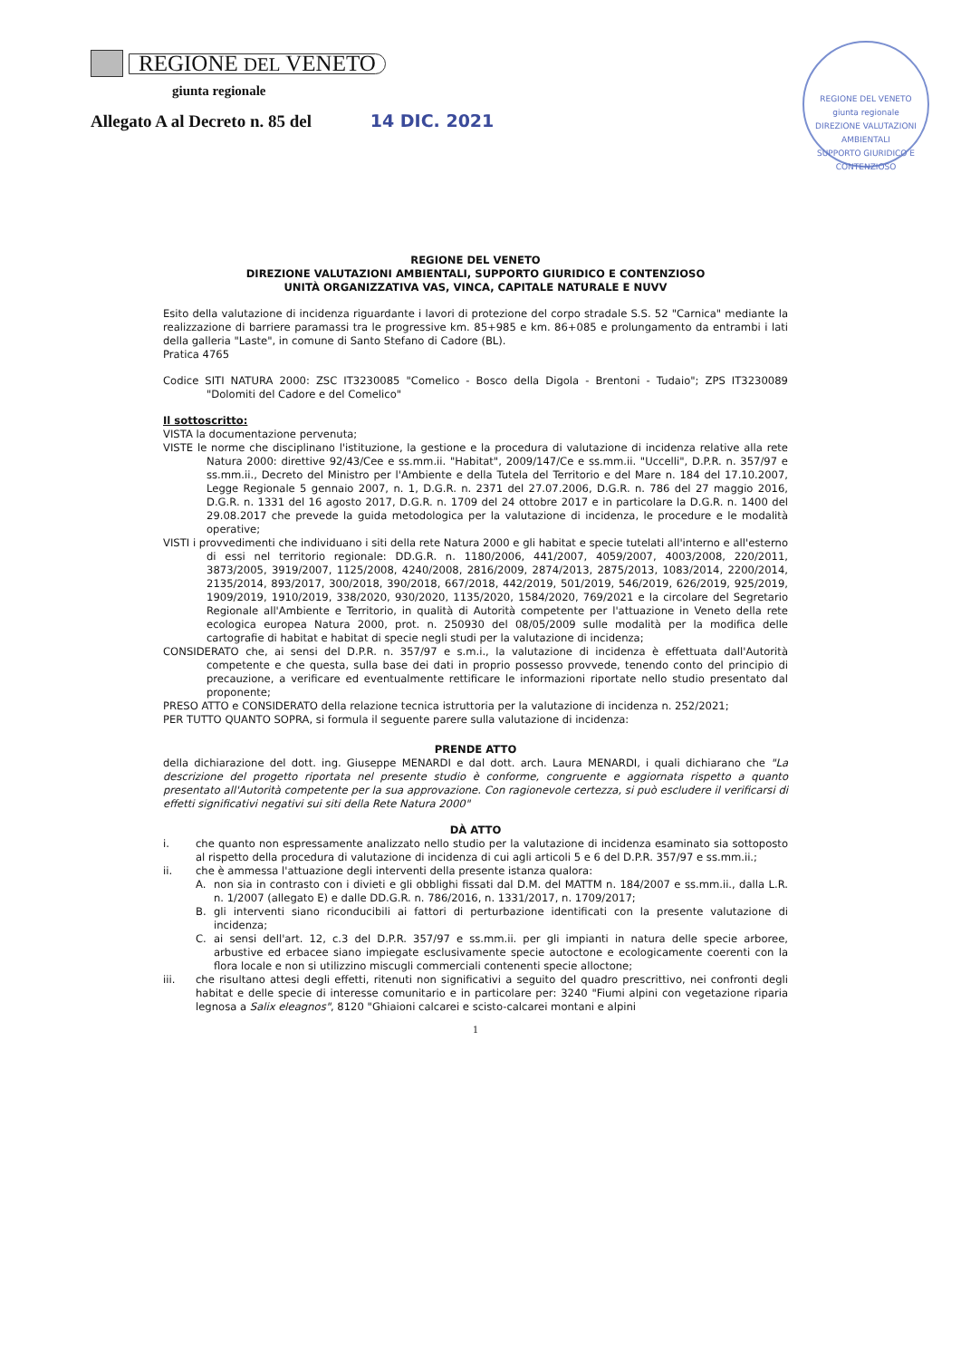REGIONE DEL VENETO
giunta regionale
Allegato A al Decreto n. 85 del 14 DIC. 2021
REGIONE DEL VENETO
giunta regionale
DIREZIONE VALUTAZIONI AMBIENTALI
SUPPORTO GIURIDICO E CONTENZIOSO
REGIONE DEL VENETO
DIREZIONE VALUTAZIONI AMBIENTALI, SUPPORTO GIURIDICO E CONTENZIOSO
UNITÀ ORGANIZZATIVA VAS, VINCA, CAPITALE NATURALE E NUVV
Esito della valutazione di incidenza riguardante i lavori di protezione del corpo stradale S.S. 52 "Carnica" mediante la realizzazione di barriere paramassi tra le progressive km. 85+985 e km. 86+085 e prolungamento da entrambi i lati della galleria "Laste", in comune di Santo Stefano di Cadore (BL).
Pratica 4765
Codice SITI NATURA 2000: ZSC IT3230085 "Comelico - Bosco della Digola - Brentoni - Tudaio"; ZPS IT3230089 "Dolomiti del Cadore e del Comelico"
Il sottoscritto:
VISTA la documentazione pervenuta;
VISTE le norme che disciplinano l'istituzione, la gestione e la procedura di valutazione di incidenza relative alla rete Natura 2000: direttive 92/43/Cee e ss.mm.ii. "Habitat", 2009/147/Ce e ss.mm.ii. "Uccelli", D.P.R. n. 357/97 e ss.mm.ii., Decreto del Ministro per l'Ambiente e della Tutela del Territorio e del Mare n. 184 del 17.10.2007, Legge Regionale 5 gennaio 2007, n. 1, D.G.R. n. 2371 del 27.07.2006, D.G.R. n. 786 del 27 maggio 2016, D.G.R. n. 1331 del 16 agosto 2017, D.G.R. n. 1709 del 24 ottobre 2017 e in particolare la D.G.R. n. 1400 del 29.08.2017 che prevede la guida metodologica per la valutazione di incidenza, le procedure e le modalità operative;
VISTI i provvedimenti che individuano i siti della rete Natura 2000 e gli habitat e specie tutelati all'interno e all'esterno di essi nel territorio regionale: DD.G.R. n. 1180/2006, 441/2007, 4059/2007, 4003/2008, 220/2011, 3873/2005, 3919/2007, 1125/2008, 4240/2008, 2816/2009, 2874/2013, 2875/2013, 1083/2014, 2200/2014, 2135/2014, 893/2017, 300/2018, 390/2018, 667/2018, 442/2019, 501/2019, 546/2019, 626/2019, 925/2019, 1909/2019, 1910/2019, 338/2020, 930/2020, 1135/2020, 1584/2020, 769/2021 e la circolare del Segretario Regionale all'Ambiente e Territorio, in qualità di Autorità competente per l'attuazione in Veneto della rete ecologica europea Natura 2000, prot. n. 250930 del 08/05/2009 sulle modalità per la modifica delle cartografie di habitat e habitat di specie negli studi per la valutazione di incidenza;
CONSIDERATO che, ai sensi del D.P.R. n. 357/97 e s.m.i., la valutazione di incidenza è effettuata dall'Autorità competente e che questa, sulla base dei dati in proprio possesso provvede, tenendo conto del principio di precauzione, a verificare ed eventualmente rettificare le informazioni riportate nello studio presentato dal proponente;
PRESO ATTO e CONSIDERATO della relazione tecnica istruttoria per la valutazione di incidenza n. 252/2021;
PER TUTTO QUANTO SOPRA, si formula il seguente parere sulla valutazione di incidenza:
PRENDE ATTO
della dichiarazione del dott. ing. Giuseppe MENARDI e dal dott. arch. Laura MENARDI, i quali dichiarano che "La descrizione del progetto riportata nel presente studio è conforme, congruente e aggiornata rispetto a quanto presentato all'Autorità competente per la sua approvazione. Con ragionevole certezza, si può escludere il verificarsi di effetti significativi negativi sui siti della Rete Natura 2000"
DÀ ATTO
i. che quanto non espressamente analizzato nello studio per la valutazione di incidenza esaminato sia sottoposto al rispetto della procedura di valutazione di incidenza di cui agli articoli 5 e 6 del D.P.R. 357/97 e ss.mm.ii.;
ii. che è ammessa l'attuazione degli interventi della presente istanza qualora:
A. non sia in contrasto con i divieti e gli obblighi fissati dal D.M. del MATTM n. 184/2007 e ss.mm.ii., dalla L.R. n. 1/2007 (allegato E) e dalle DD.G.R. n. 786/2016, n. 1331/2017, n. 1709/2017;
B. gli interventi siano riconducibili ai fattori di perturbazione identificati con la presente valutazione di incidenza;
C. ai sensi dell'art. 12, c.3 del D.P.R. 357/97 e ss.mm.ii. per gli impianti in natura delle specie arboree, arbustive ed erbacee siano impiegate esclusivamente specie autoctone e ecologicamente coerenti con la flora locale e non si utilizzino miscugli commerciali contenenti specie alloctone;
iii. che risultano attesi degli effetti, ritenuti non significativi a seguito del quadro prescrittivo, nei confronti degli habitat e delle specie di interesse comunitario e in particolare per: 3240 "Fiumi alpini con vegetazione riparia legnosa a Salix eleagnos", 8120 "Ghiaioni calcarei e scisto-calcarei montani e alpini
1